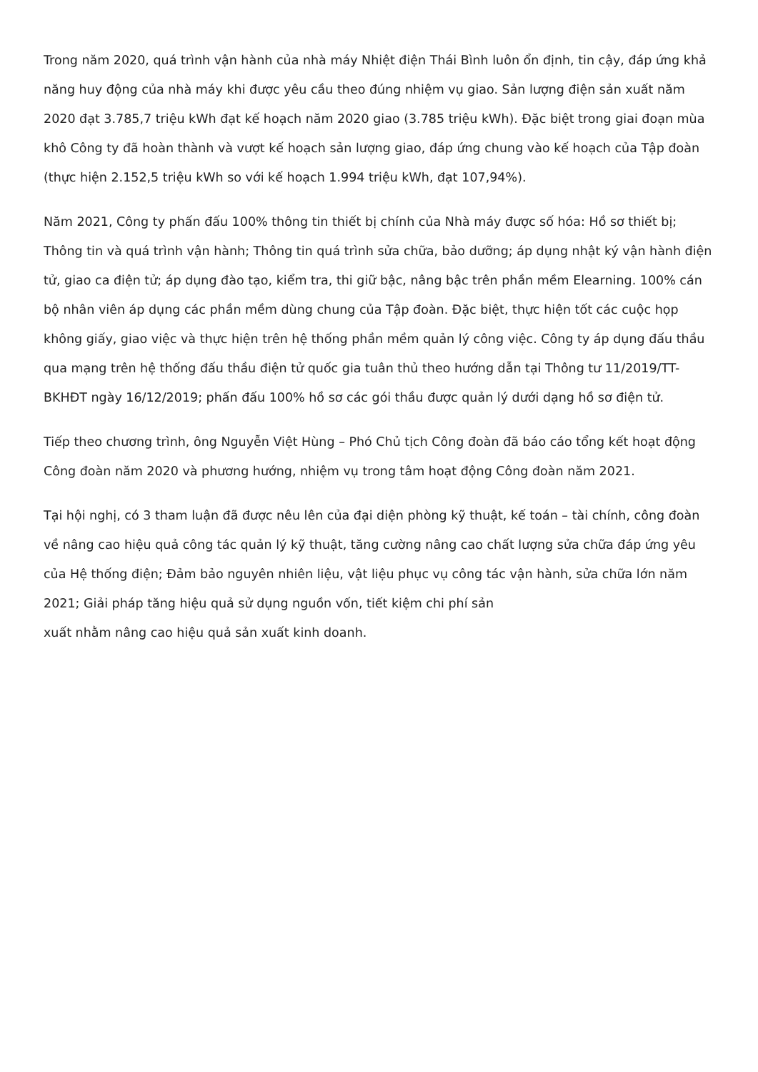Trong năm 2020, quá trình vận hành của nhà máy Nhiệt điện Thái Bình luôn ổn định, tin cậy, đáp ứng khả năng huy động của nhà máy khi được yêu cầu theo đúng nhiệm vụ giao. Sản lượng điện sản xuất năm 2020 đạt 3.785,7 triệu kWh đạt kế hoạch năm 2020 giao (3.785 triệu kWh). Đặc biệt trong giai đoạn mùa khô Công ty đã hoàn thành và vượt kế hoạch sản lượng giao, đáp ứng chung vào kế hoạch của Tập đoàn (thực hiện 2.152,5 triệu kWh so với kế hoạch 1.994 triệu kWh, đạt 107,94%).
Năm 2021, Công ty phấn đấu 100% thông tin thiết bị chính của Nhà máy được số hóa: Hồ sơ thiết bị; Thông tin và quá trình vận hành; Thông tin quá trình sửa chữa, bảo dưỡng; áp dụng nhật ký vận hành điện tử, giao ca điện tử; áp dụng đào tạo, kiểm tra, thi giữ bậc, nâng bậc trên phần mềm Elearning. 100% cán bộ nhân viên áp dụng các phần mềm dùng chung của Tập đoàn. Đặc biệt, thực hiện tốt các cuộc họp không giấy, giao việc và thực hiện trên hệ thống phần mềm quản lý công việc. Công ty áp dụng đấu thầu qua mạng trên hệ thống đấu thầu điện tử quốc gia tuân thủ theo hướng dẫn tại Thông tư 11/2019/TT-BKHĐT ngày 16/12/2019; phấn đấu 100% hồ sơ các gói thầu được quản lý dưới dạng hồ sơ điện tử.
Tiếp theo chương trình, ông Nguyễn Việt Hùng – Phó Chủ tịch Công đoàn đã báo cáo tổng kết hoạt động Công đoàn năm 2020 và phương hướng, nhiệm vụ trong tâm hoạt động Công đoàn năm 2021.
Tại hội nghị, có 3 tham luận đã được nêu lên của đại diện phòng kỹ thuật, kế toán – tài chính, công đoàn về nâng cao hiệu quả công tác quản lý kỹ thuật, tăng cường nâng cao chất lượng sửa chữa đáp ứng yêu của Hệ thống điện; Đảm bảo nguyên nhiên liệu, vật liệu phục vụ công tác vận hành, sửa chữa lớn năm 2021; Giải pháp tăng hiệu quả sử dụng nguồn vốn, tiết kiệm chi phí sản
xuất nhằm nâng cao hiệu quả sản xuất kinh doanh.